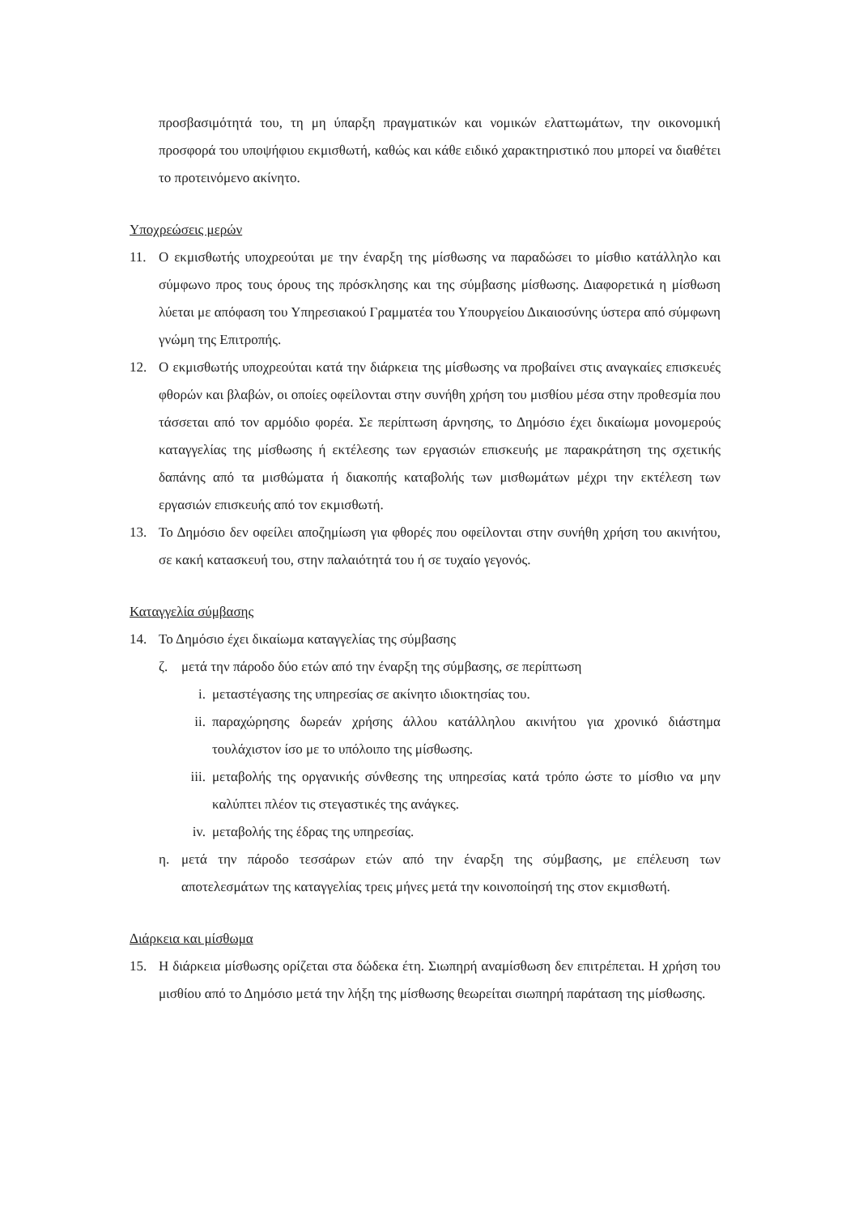προσβασιμότητά του, τη μη ύπαρξη πραγματικών και νομικών ελαττωμάτων, την οικονομική προσφορά του υποψήφιου εκμισθωτή, καθώς και κάθε ειδικό χαρακτηριστικό που μπορεί να διαθέτει το προτεινόμενο ακίνητο.
Υποχρεώσεις μερών
11. Ο εκμισθωτής υποχρεούται με την έναρξη της μίσθωσης να παραδώσει το μίσθιο κατάλληλο και σύμφωνο προς τους όρους της πρόσκλησης και της σύμβασης μίσθωσης. Διαφορετικά η μίσθωση λύεται με απόφαση του Υπηρεσιακού Γραμματέα του Υπουργείου Δικαιοσύνης ύστερα από σύμφωνη γνώμη της Επιτροπής.
12. Ο εκμισθωτής υποχρεούται κατά την διάρκεια της μίσθωσης να προβαίνει στις αναγκαίες επισκευές φθορών και βλαβών, οι οποίες οφείλονται στην συνήθη χρήση του μισθίου μέσα στην προθεσμία που τάσσεται από τον αρμόδιο φορέα. Σε περίπτωση άρνησης, το Δημόσιο έχει δικαίωμα μονομερούς καταγγελίας της μίσθωσης ή εκτέλεσης των εργασιών επισκευής με παρακράτηση της σχετικής δαπάνης από τα μισθώματα ή διακοπής καταβολής των μισθωμάτων μέχρι την εκτέλεση των εργασιών επισκευής από τον εκμισθωτή.
13. Το Δημόσιο δεν οφείλει αποζημίωση για φθορές που οφείλονται στην συνήθη χρήση του ακινήτου, σε κακή κατασκευή του, στην παλαιότητά του ή σε τυχαίο γεγονός.
Καταγγελία σύμβασης
14. Το Δημόσιο έχει δικαίωμα καταγγελίας της σύμβασης
ζ. μετά την πάροδο δύο ετών από την έναρξη της σύμβασης, σε περίπτωση
i. μεταστέγασης της υπηρεσίας σε ακίνητο ιδιοκτησίας του.
ii. παραχώρησης δωρεάν χρήσης άλλου κατάλληλου ακινήτου για χρονικό διάστημα τουλάχιστον ίσο με το υπόλοιπο της μίσθωσης.
iii. μεταβολής της οργανικής σύνθεσης της υπηρεσίας κατά τρόπο ώστε το μίσθιο να μην καλύπτει πλέον τις στεγαστικές της ανάγκες.
iv. μεταβολής της έδρας της υπηρεσίας.
η. μετά την πάροδο τεσσάρων ετών από την έναρξη της σύμβασης, με επέλευση των αποτελεσμάτων της καταγγελίας τρεις μήνες μετά την κοινοποίησή της στον εκμισθωτή.
Διάρκεια και μίσθωμα
15. Η διάρκεια μίσθωσης ορίζεται στα δώδεκα έτη. Σιωπηρή αναμίσθωση δεν επιτρέπεται. Η χρήση του μισθίου από το Δημόσιο μετά την λήξη της μίσθωσης θεωρείται σιωπηρή παράταση της μίσθωσης.